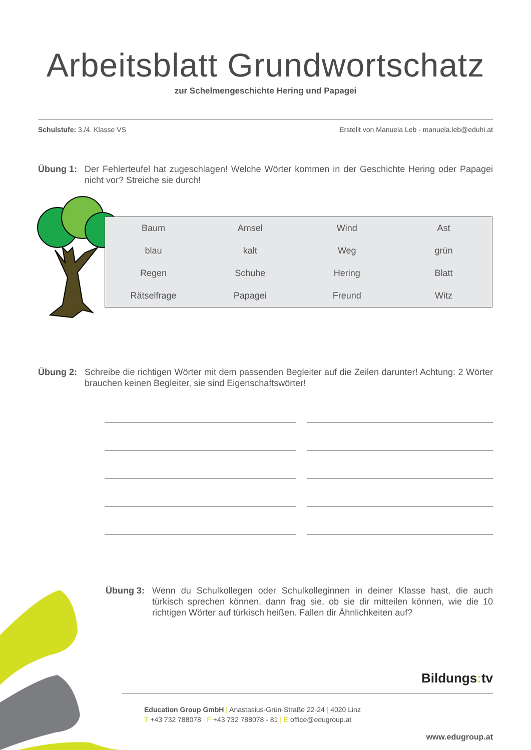Arbeitsblatt Grundwortschatz
zur Schelmengeschichte Hering und Papagei
Schulstufe: 3./4. Klasse VS Erstellt von Manuela Leb - manuela.leb@eduhi.at
Übung 1: Der Fehlerteufel hat zugeschlagen! Welche Wörter kommen in der Geschichte Hering oder Papagei nicht vor? Streiche sie durch!
| Baum | Amsel | Wind | Ast |
| blau | kalt | Weg | grün |
| Regen | Schuhe | Hering | Blatt |
| Rätselfrage | Papagei | Freund | Witz |
Übung 2: Schreibe die richtigen Wörter mit dem passenden Begleiter auf die Zeilen darunter! Achtung: 2 Wörter brauchen keinen Begleiter, sie sind Eigenschaftswörter!
Übung 3: Wenn du Schulkollegen oder Schulkolleginnen in deiner Klasse hast, die auch türkisch sprechen können, dann frag sie, ob sie dir mitteilen können, wie die 10 richtigen Wörter auf türkisch heißen. Fallen dir Ähnlichkeiten auf?
Bildungs: tv
Education Group GmbH | Anastasius-Grün-Straße 22-24 | 4020 Linz
T +43 732 788078 | F +43 732 788078 - 81 | E office@edugroup.at
www.edugroup.at